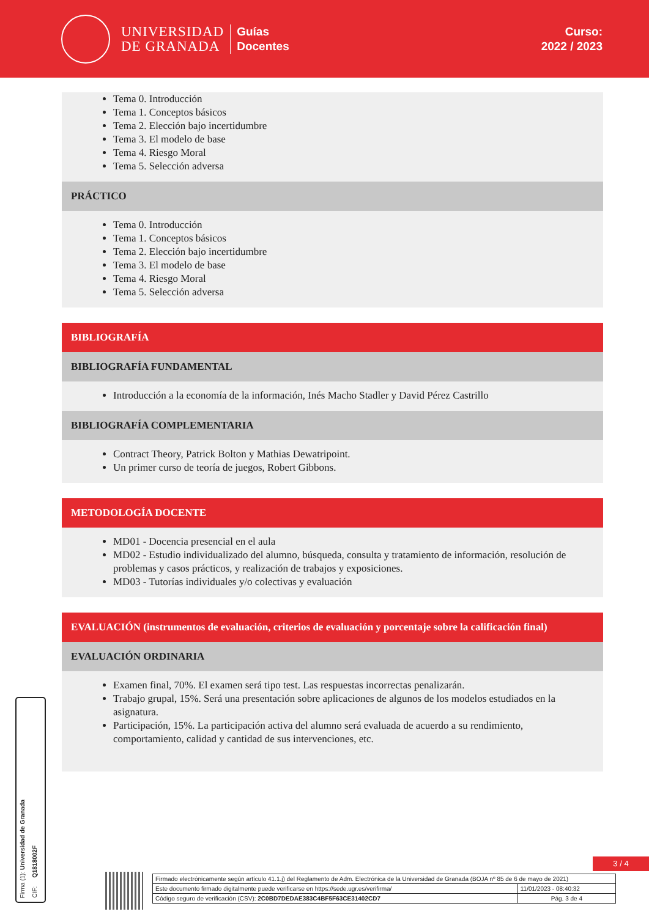UNIVERSIDAD
DE GRANADA
Guías
Docentes
Curso:
2022 / 2023
Tema 0. Introducción
Tema 1. Conceptos básicos
Tema 2. Elección bajo incertidumbre
Tema 3. El modelo de base
Tema 4. Riesgo Moral
Tema 5. Selección adversa
PRÁCTICO
Tema 0. Introducción
Tema 1. Conceptos básicos
Tema 2. Elección bajo incertidumbre
Tema 3. El modelo de base
Tema 4. Riesgo Moral
Tema 5. Selección adversa
BIBLIOGRAFÍA
BIBLIOGRAFÍA FUNDAMENTAL
Introducción a la economía de la información, Inés Macho Stadler y David Pérez Castrillo
BIBLIOGRAFÍA COMPLEMENTARIA
Contract Theory, Patrick Bolton y Mathias Dewatripoint.
Un primer curso de teoría de juegos, Robert Gibbons.
METODOLOGÍA DOCENTE
MD01 - Docencia presencial en el aula
MD02 - Estudio individualizado del alumno, búsqueda, consulta y tratamiento de información, resolución de problemas y casos prácticos, y realización de trabajos y exposiciones.
MD03 - Tutorías individuales y/o colectivas y evaluación
EVALUACIÓN (instrumentos de evaluación, criterios de evaluación y porcentaje sobre la calificación final)
EVALUACIÓN ORDINARIA
Examen final, 70%. El examen será tipo test. Las respuestas incorrectas penalizarán.
Trabajo grupal, 15%. Será una presentación sobre aplicaciones de algunos de los modelos estudiados en la asignatura.
Participación, 15%. La participación activa del alumno será evaluada de acuerdo a su rendimiento, comportamiento, calidad y cantidad de sus intervenciones, etc.
Firma (1): Universidad de Granada
CIF: Q1818002F
3 / 4
| Firmado electrónicamente según artículo 41.1.j) del Reglamento de Adm. Electrónica de la Universidad de Granada (BOJA nº 85 de 6 de mayo de 2021) | |
| Este documento firmado digitalmente puede verificarse en https://sede.ugr.es/verifirma/ | 11/01/2023 - 08:40:32 |
| Código seguro de verificación (CSV): 2C0BD7DEDAE383C4BF5F63CE31402CD7 | Pág. 3 de 4 |